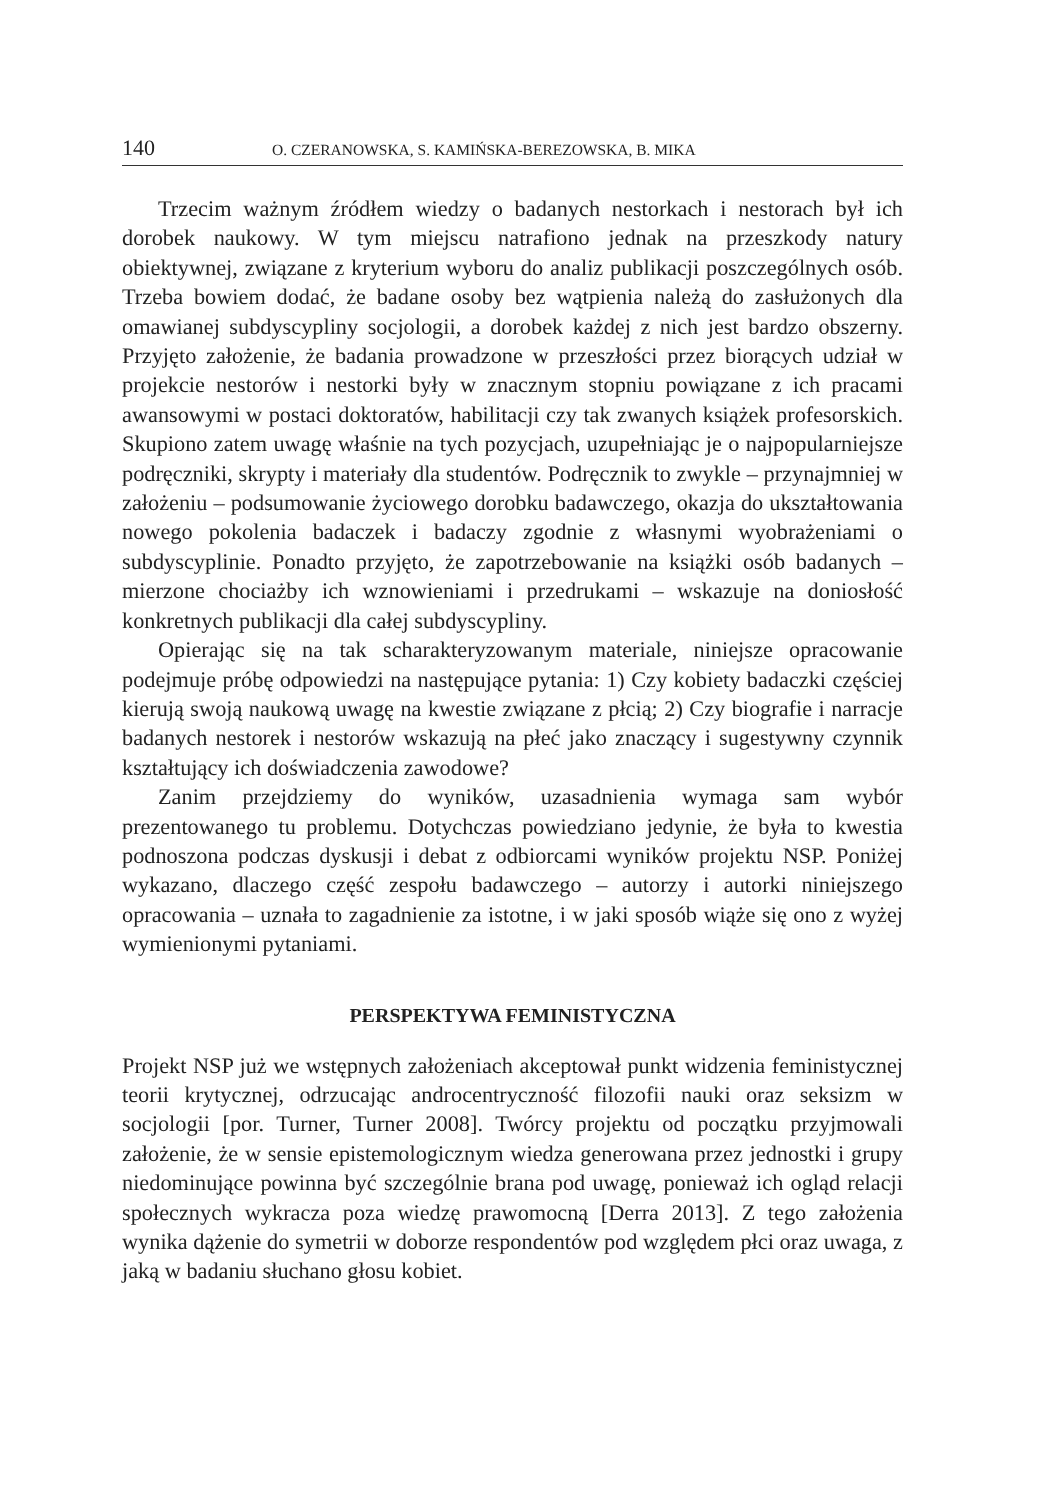140 O. CZERANOWSKA, S. KAMIŃSKA-BEREZOWSKA, B. MIKA
Trzecim ważnym źródłem wiedzy o badanych nestorkach i nestorach był ich dorobek naukowy. W tym miejscu natrafiono jednak na przeszkody natury obiektywnej, związane z kryterium wyboru do analiz publikacji poszczególnych osób. Trzeba bowiem dodać, że badane osoby bez wątpienia należą do zasłużonych dla omawianej subdyscypliny socjologii, a dorobek każdej z nich jest bardzo obszerny. Przyjęto założenie, że badania prowadzone w przeszłości przez biorących udział w projekcie nestorów i nestorki były w znacznym stopniu powiązane z ich pracami awansowymi w postaci doktoratów, habilitacji czy tak zwanych książek profesorskich. Skupiono zatem uwagę właśnie na tych pozycjach, uzupełniając je o najpopularniejsze podręczniki, skrypty i materiały dla studentów. Podręcznik to zwykle – przynajmniej w założeniu – podsumowanie życiowego dorobku badawczego, okazja do ukształtowania nowego pokolenia badaczek i badaczy zgodnie z własnymi wyobrażeniami o subdyscyplinie. Ponadto przyjęto, że zapotrzebowanie na książki osób badanych – mierzone chociażby ich wznowieniami i przedrukami – wskazuje na doniosłość konkretnych publikacji dla całej subdyscypliny.
Opierając się na tak scharakteryzowanym materiale, niniejsze opracowanie podejmuje próbę odpowiedzi na następujące pytania: 1) Czy kobiety badaczki częściej kierują swoją naukową uwagę na kwestie związane z płcią; 2) Czy biografie i narracje badanych nestorek i nestorów wskazują na płeć jako znaczący i sugestywny czynnik kształtujący ich doświadczenia zawodowe?
Zanim przejdziemy do wyników, uzasadnienia wymaga sam wybór prezentowanego tu problemu. Dotychczas powiedziano jedynie, że była to kwestia podnoszona podczas dyskusji i debat z odbiorcami wyników projektu NSP. Poniżej wykazano, dlaczego część zespołu badawczego – autorzy i autorki niniejszego opracowania – uznała to zagadnienie za istotne, i w jaki sposób wiąże się ono z wyżej wymienionymi pytaniami.
PERSPEKTYWA FEMINISTYCZNA
Projekt NSP już we wstępnych założeniach akceptował punkt widzenia feministycznej teorii krytycznej, odrzucając androcentryczność filozofii nauki oraz seksizm w socjologii [por. Turner, Turner 2008]. Twórcy projektu od początku przyjmowali założenie, że w sensie epistemologicznym wiedza generowana przez jednostki i grupy niedominujące powinna być szczególnie brana pod uwagę, ponieważ ich ogląd relacji społecznych wykracza poza wiedzę prawomocną [Derra 2013]. Z tego założenia wynika dążenie do symetrii w doborze respondentów pod względem płci oraz uwaga, z jaką w badaniu słuchano głosu kobiet.